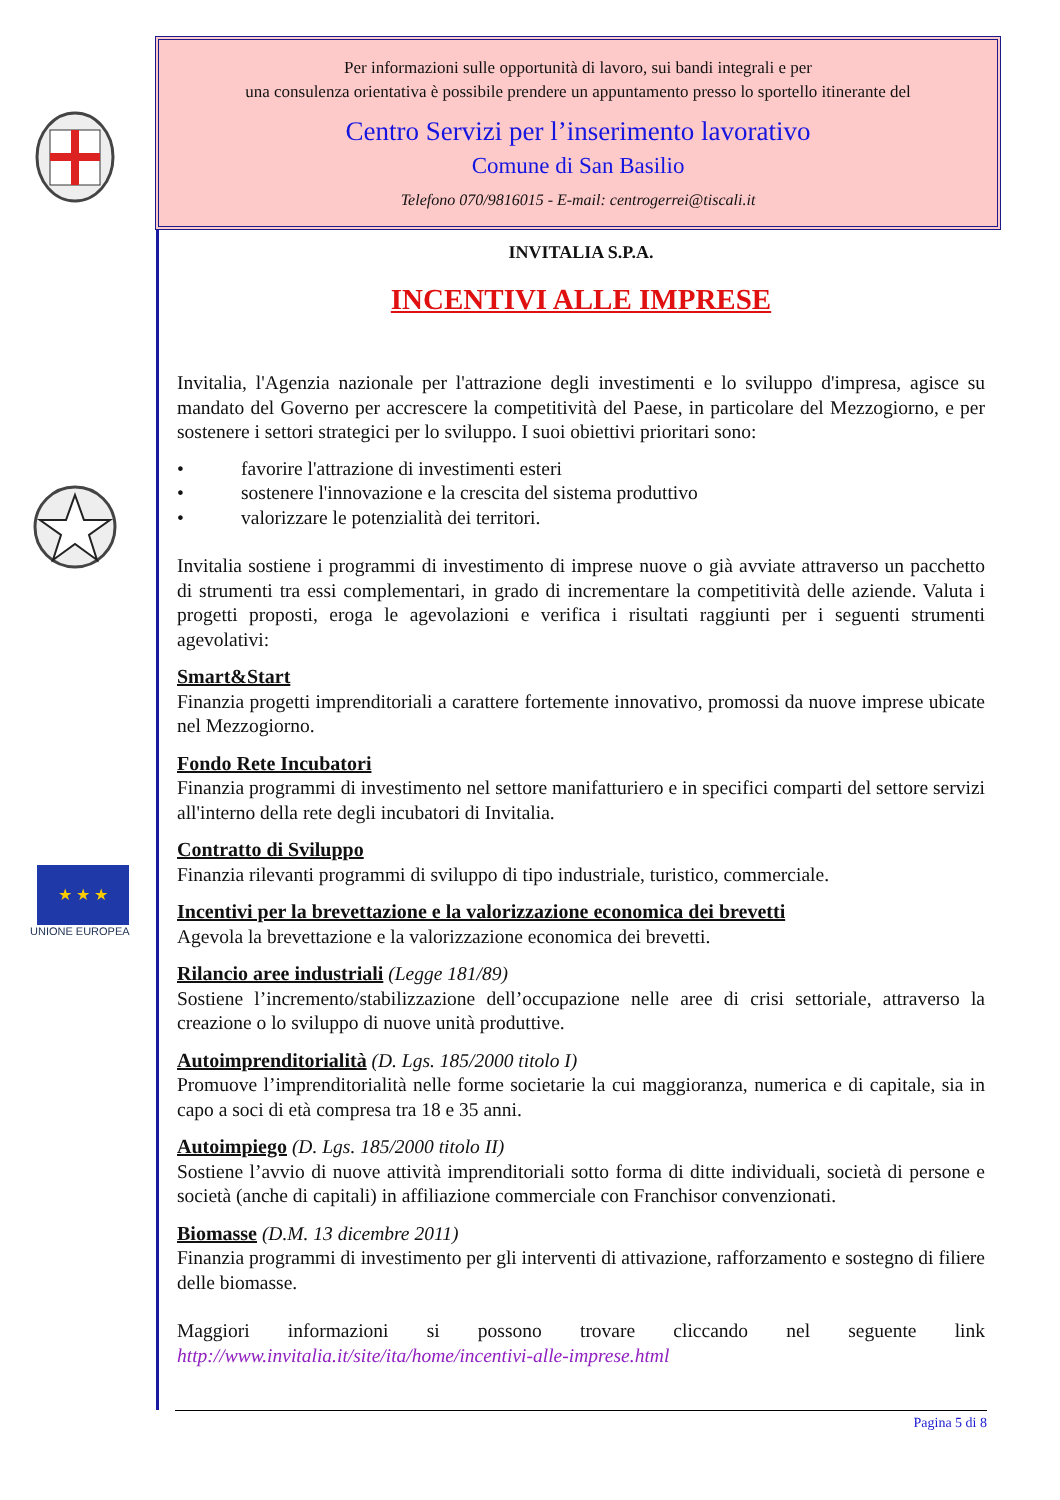★ ★ ★
UNIONE EUROPEA
Per informazioni sulle opportunità di lavoro, sui bandi integrali e per
una consulenza orientativa è possibile prendere un appuntamento presso lo sportello itinerante del
Centro Servizi per l’inserimento lavorativo
Comune di San Basilio
Telefono 070/9816015 - E-mail: centrogerrei@tiscali.it
INVITALIA S.P.A.
INCENTIVI ALLE IMPRESE
Invitalia, l'Agenzia nazionale per l'attrazione degli investimenti e lo sviluppo d'impresa, agisce su mandato del Governo per accrescere la competitività del Paese, in particolare del Mezzogiorno, e per sostenere i settori strategici per lo sviluppo. I suoi obiettivi prioritari sono:
• favorire l'attrazione di investimenti esteri
• sostenere l'innovazione e la crescita del sistema produttivo
• valorizzare le potenzialità dei territori.
Invitalia sostiene i programmi di investimento di imprese nuove o già avviate attraverso un pacchetto di strumenti tra essi complementari, in grado di incrementare la competitività delle aziende. Valuta i progetti proposti, eroga le agevolazioni e verifica i risultati raggiunti per i seguenti strumenti agevolativi:
Smart&Start
Finanzia progetti imprenditoriali a carattere fortemente innovativo, promossi da nuove imprese ubicate nel Mezzogiorno.
Fondo Rete Incubatori
Finanzia programmi di investimento nel settore manifatturiero e in specifici comparti del settore servizi all'interno della rete degli incubatori di Invitalia.
Contratto di Sviluppo
Finanzia rilevanti programmi di sviluppo di tipo industriale, turistico, commerciale.
Incentivi per la brevettazione e la valorizzazione economica dei brevetti
Agevola la brevettazione e la valorizzazione economica dei brevetti.
Rilancio aree industriali (Legge 181/89)
Sostiene l’incremento/stabilizzazione dell’occupazione nelle aree di crisi settoriale, attraverso la creazione o lo sviluppo di nuove unità produttive.
Autoimprenditorialità (D. Lgs. 185/2000 titolo I)
Promuove l’imprenditorialità nelle forme societarie la cui maggioranza, numerica e di capitale, sia in capo a soci di età compresa tra 18 e 35 anni.
Autoimpiego (D. Lgs. 185/2000 titolo II)
Sostiene l’avvio di nuove attività imprenditoriali sotto forma di ditte individuali, società di persone e società (anche di capitali) in affiliazione commerciale con Franchisor convenzionati.
Biomasse (D.M. 13 dicembre 2011)
Finanzia programmi di investimento per gli interventi di attivazione, rafforzamento e sostegno di filiere delle biomasse.
Maggiori informazioni si possono trovare cliccando nel seguente link
http://www.invitalia.it/site/ita/home/incentivi-alle-imprese.html
Pagina 5 di 8